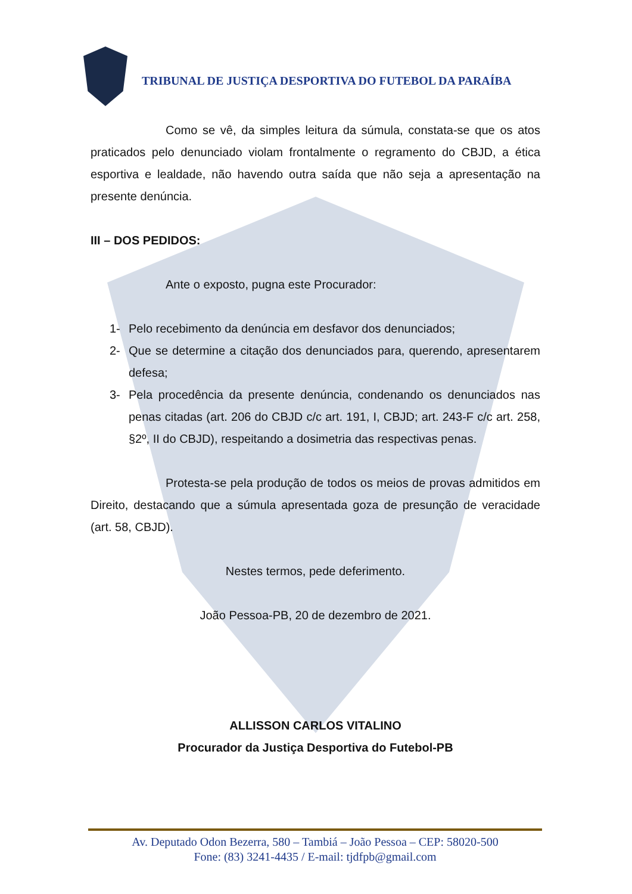TRIBUNAL DE JUSTIÇA DESPORTIVA DO FUTEBOL DA PARAÍBA
Como se vê, da simples leitura da súmula, constata-se que os atos praticados pelo denunciado violam frontalmente o regramento do CBJD, a ética esportiva e lealdade, não havendo outra saída que não seja a apresentação na presente denúncia.
III – DOS PEDIDOS:
Ante o exposto, pugna este Procurador:
1- Pelo recebimento da denúncia em desfavor dos denunciados;
2- Que se determine a citação dos denunciados para, querendo, apresentarem defesa;
3- Pela procedência da presente denúncia, condenando os denunciados nas penas citadas (art. 206 do CBJD c/c art. 191, I, CBJD; art. 243-F c/c art. 258, §2º, II do CBJD), respeitando a dosimetria das respectivas penas.
Protesta-se pela produção de todos os meios de provas admitidos em Direito, destacando que a súmula apresentada goza de presunção de veracidade (art. 58, CBJD).
Nestes termos, pede deferimento.
João Pessoa-PB, 20 de dezembro de 2021.
ALLISSON CARLOS VITALINO
Procurador da Justiça Desportiva do Futebol-PB
Av. Deputado Odon Bezerra, 580 – Tambiá – João Pessoa – CEP: 58020-500
Fone: (83) 3241-4435 / E-mail: tjdfpb@gmail.com